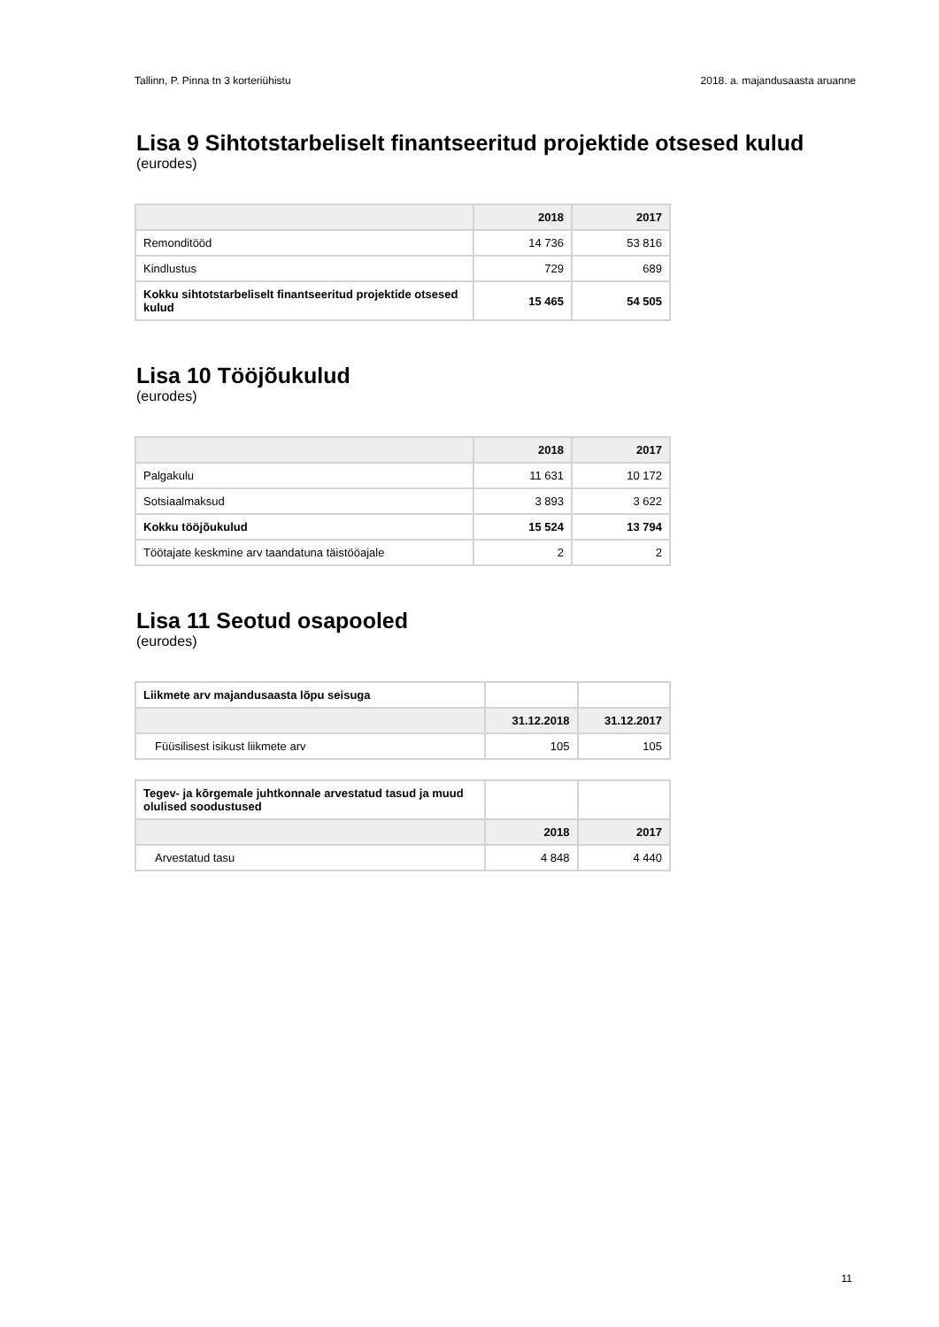Tallinn, P. Pinna tn 3 korteriühistu 2018. a. majandusaasta aruanne
Lisa 9 Sihtotstarbeliselt finantseeritud projektide otsesed kulud
(eurodes)
| | 2018 | 2017 |
| --- | --- | --- |
| Remonditööd | 14 736 | 53 816 |
| Kindlustus | 729 | 689 |
| Kokku sihtotstarbeliselt finantseeritud projektide otsesed kulud | 15 465 | 54 505 |
Lisa 10 Tööjõukulud
(eurodes)
| | 2018 | 2017 |
| --- | --- | --- |
| Palgakulu | 11 631 | 10 172 |
| Sotsiaalmaksud | 3 893 | 3 622 |
| Kokku tööjõukulud | 15 524 | 13 794 |
| Töötajate keskmine arv taandatuna täistööajale | 2 | 2 |
Lisa 11 Seotud osapooled
(eurodes)
| Liikmete arv majandusaasta lõpu seisuga | | |
| | 31.12.2018 | 31.12.2017 |
| Füüsilisest isikust liikmete arv | 105 | 105 |
| Tegev- ja kõrgemale juhtkonnale arvestatud tasud ja muud olulised soodustused | | |
| | 2018 | 2017 |
| Arvestatud tasu | 4 848 | 4 440 |
11